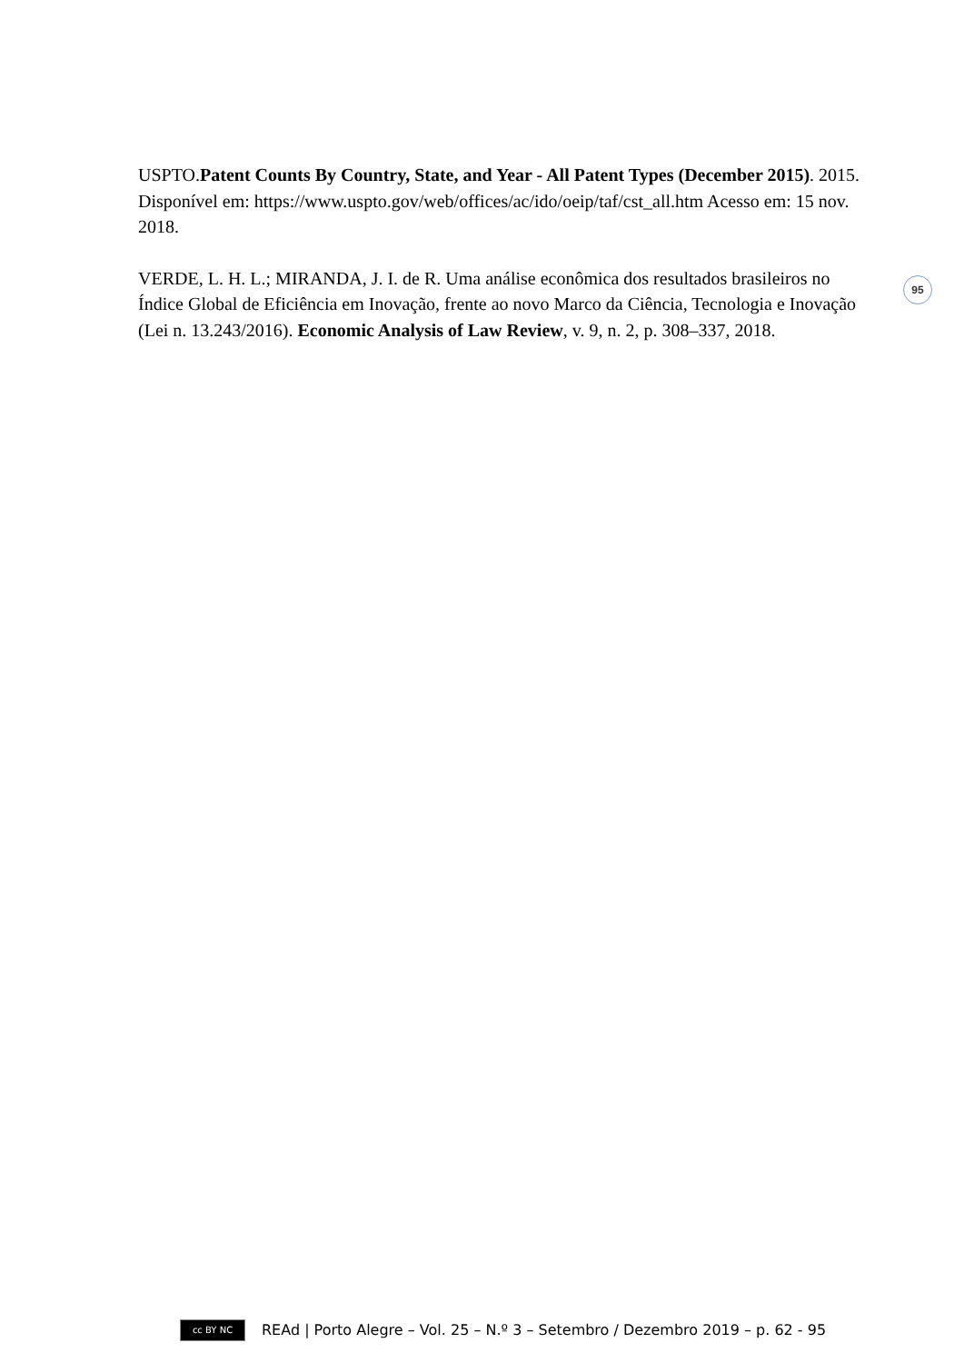USPTO.Patent Counts By Country, State, and Year - All Patent Types (December 2015). 2015. Disponível em: https://www.uspto.gov/web/offices/ac/ido/oeip/taf/cst_all.htm Acesso em: 15 nov. 2018.
VERDE, L. H. L.; MIRANDA, J. I. de R. Uma análise econômica dos resultados brasileiros no Índice Global de Eficiência em Inovação, frente ao novo Marco da Ciência, Tecnologia e Inovação (Lei n. 13.243/2016). Economic Analysis of Law Review, v. 9, n. 2, p. 308–337, 2018.
95
cc BY NC
REAd | Porto Alegre – Vol. 25 – N.º 3 – Setembro / Dezembro 2019 – p. 62 - 95